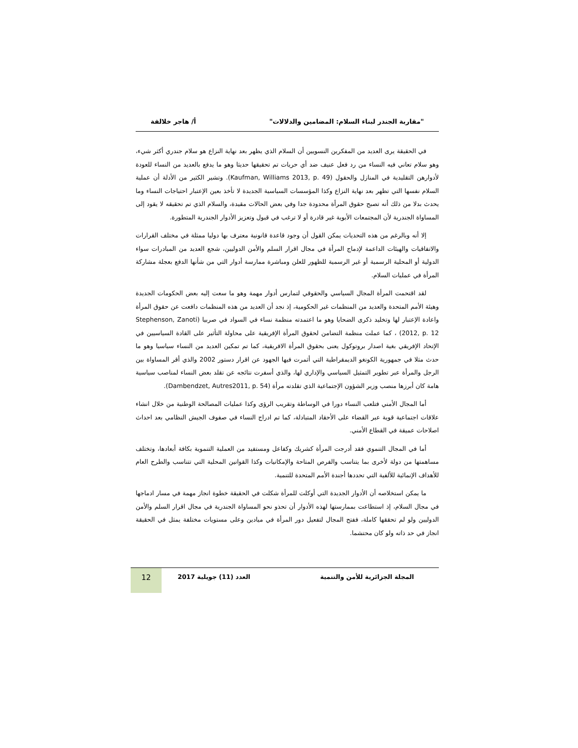"مقاربة الجندر لبناء السلام: المضامين والدلالات" أ/ هاجر خلالفة
في الحقيقة يرى العديد من المفكرين النسويين أن السلام الذي يظهر بعد نهاية النزاع هو سلام جندري أكثر شيء، وهو سلام تعاني فيه النساء من رد فعل عنيف ضد أي حريات تم تحقيقها حديثا وهو ما يدفع بالعديد من النساء للعودة لأدوارهن التقليدية في المنازل والحقول (Kaufman, Williams 2013, p. 49). وتشير الكثير من الأدلة أن عملية السلام نفسها التي تظهر بعد نهاية النزاع وكذا المؤسسات السياسية الجديدة لا تأخذ بعين الإعتبار احتياجات النساء وما يحدث بدلا من ذلك أنه تصبح حقوق المرأة محدودة جدا وفي بعض الحالات مقيدة، والسلام الذي تم تحقيقه لا يقود إلى المساواة الجندرية لأن المجتمعات الأبوية غير قادرة أو لا ترغب في قبول وتعزيز الأدوار الجندرية المتطورة.
إلا أنه وبالرغم من هذه التحديات يمكن القول أن وجود قاعدة قانونية معترف بها دوليا ممثلة في مختلف القرارات والاتفاقيات والهيئات الداعمة لإدماج المرأة في مجال اقرار السلم والأمن الدوليين، شجع العديد من المبادرات سواء الدولية أو المحلية الرسمية أو غير الرسمية للظهور للعلن ومباشرة ممارسة أدوار التي من شأنها الدفع بعجلة مشاركة المرأة في عمليات السلام.
لقد اقتحمت المرأة المجال السياسي والحقوقي لتمارس أدوار مهمة وهو ما سعت إليه بعض الحكومات الجديدة وهيئة الأمم المتحدة والعديد من المنظمات غير الحكومية، إذ نجد أن العديد من هذه المنظمات دافعت عن حقوق المرأة واعادة الإعتبار لها وتخليد ذكرى الضحايا وهو ما اعتمدته منظمة نساء في السواد في صربيا (Stephenson, Zanoti 2012, p. 12) ، كما عملت منظمة التضامن لحقوق المرأة الإفريقية على محاولة التأثير على القادة السياسيين في الإتحاد الإفريقي بغية اصدار بروتوكول يعنى بحقوق المرأة الافريقية، كما تم تمكين العديد من النساء سياسيا وهو ما حدث مثلا في جمهورية الكونغو الديمقراطية التي أثمرت فيها الجهود عن اقرار دستور 2002 والذي أقر المساواة بين الرجل والمرأة عبر تطوير التمثيل السياسي والإداري لها، والذي أسفرت نتائجه عن تقلد بعض النساء لمناصب سياسية هامة كان أبرزها منصب وزير الشؤون الإجتماعية الذي تقلدته مرأة (Dambendzet, Autres2011, p. 54).
أما المجال الأمني فتلعب النساء دورا في الوساطة وتقريب الرؤى وكذا عمليات المصالحة الوطنية من خلال انشاء علاقات اجتماعية قوية عبر القضاء على الأحقاد المتبادلة، كما تم ادراج النساء في صفوف الجيش النظامي بعد احداث اصلاحات عميقة في القطاع الأمني.
أما في المجال التنموي فقد أدرجت المرأة كشريك وكفاعل ومستفيد من العملية التنموية بكافة أبعادها، وتختلف مساهمتها من دولة لأخرى بما يتناسب والفرص المتاحة والإمكانيات وكذا القوانين المحلية التي تتناسب والطرح العام للأهداف الإنمائية للألفية التي تحددها أجندة الأمم المتحدة للتنمية.
ما يمكن استخلاصه أن الأدوار الجديدة التي أوكلت للمرأة شكلت في الحقيقة خطوة انجاز مهمة في مسار ادماجها في مجال السلام، إذ استطاعت بممارستها لهذه الأدوار أن تحذو نحو المساواة الجندرية في مجال اقرار السلم والأمن الدوليين ولو لم تحققها كاملة، ففتح المجال لتفعيل دور المرأة في ميادين وعلى مستويات مختلفة يمثل في الحقيقة انجاز في حد ذاته ولو كان محتشما.
المجلة الجزائرية للأمن والتنمية
العدد (11) جويلية 2017
12